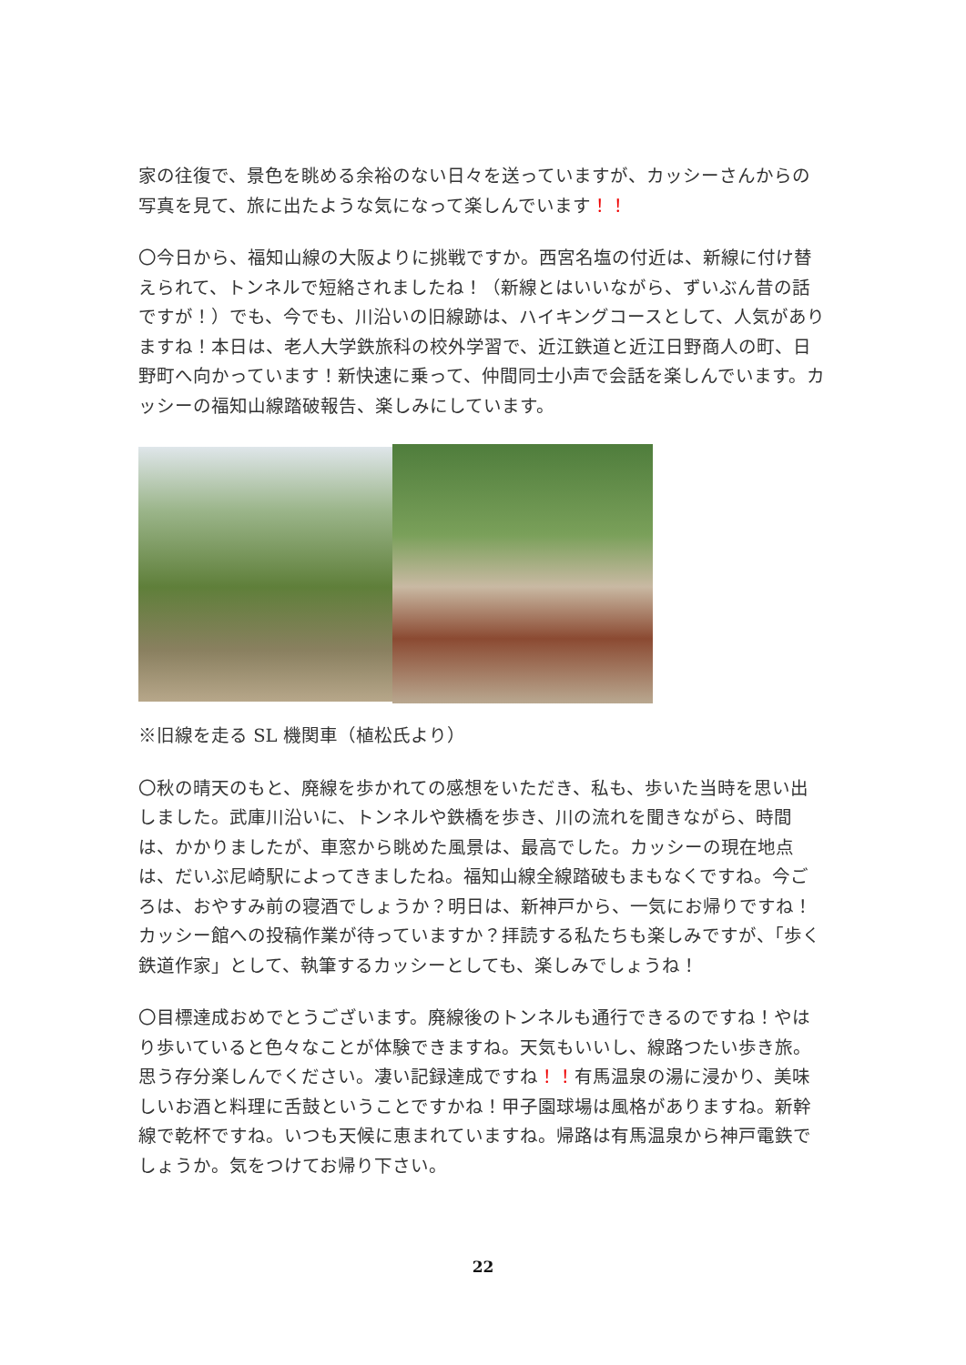家の往復で、景色を眺める余裕のない日々を送っていますが、カッシーさんからの写真を見て、旅に出たような気になって楽しんでいます！！
〇今日から、福知山線の大阪よりに挑戦ですか。西宮名塩の付近は、新線に付け替えられて、トンネルで短絡されましたね！（新線とはいいながら、ずいぶん昔の話ですが！）でも、今でも、川沿いの旧線跡は、ハイキングコースとして、人気がありますね！本日は、老人大学鉄旅科の校外学習で、近江鉄道と近江日野商人の町、日野町へ向かっています！新快速に乗って、仲間同士小声で会話を楽しんでいます。カッシーの福知山線踏破報告、楽しみにしています。
※旧線を走る SL 機関車（植松氏より）
〇秋の晴天のもと、廃線を歩かれての感想をいただき、私も、歩いた当時を思い出しました。武庫川沿いに、トンネルや鉄橋を歩き、川の流れを聞きながら、時間は、かかりましたが、車窓から眺めた風景は、最高でした。カッシーの現在地点は、だいぶ尼崎駅によってきましたね。福知山線全線踏破もまもなくですね。今ごろは、おやすみ前の寝酒でしょうか？明日は、新神戸から、一気にお帰りですね！カッシー館への投稿作業が待っていますか？拝読する私たちも楽しみですが、「歩く鉄道作家」として、執筆するカッシーとしても、楽しみでしょうね！
〇目標達成おめでとうございます。廃線後のトンネルも通行できるのですね！やはり歩いていると色々なことが体験できますね。天気もいいし、線路つたい歩き旅。思う存分楽しんでください。凄い記録達成ですね！！有馬温泉の湯に浸かり、美味しいお酒と料理に舌鼓ということですかね！甲子園球場は風格がありますね。新幹線で乾杯ですね。いつも天候に恵まれていますね。帰路は有馬温泉から神戸電鉄でしょうか。気をつけてお帰り下さい。
22